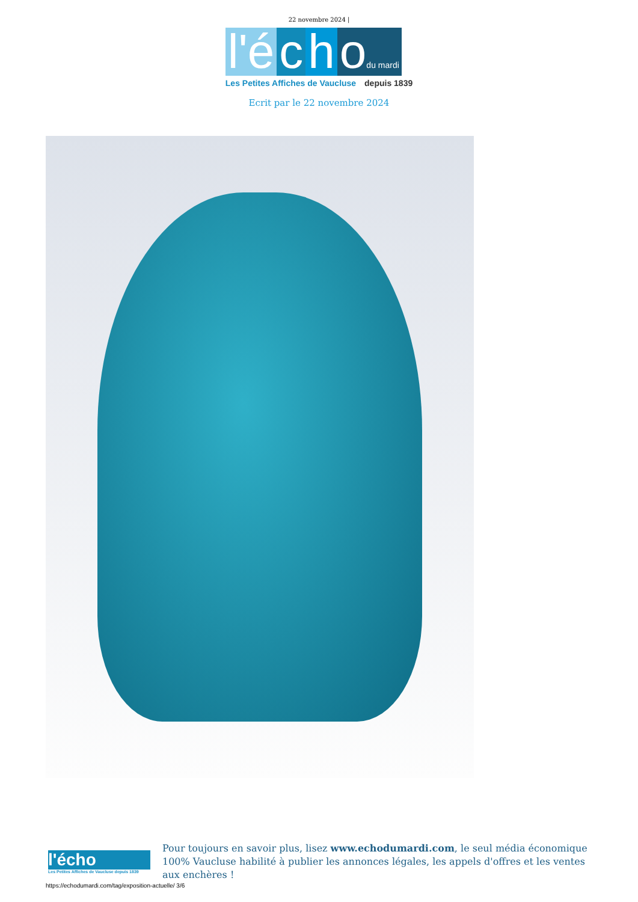22 novembre 2024 |
l'é c h odu mardi
Les Petites Affiches de Vaucluse depuis 1839
Ecrit par le 22 novembre 2024
l'écho
Les Petites Affiches de Vaucluse depuis 1839
Pour toujours en savoir plus, lisez www.echodumardi.com, le seul média économique 100% Vaucluse habilité à publier les annonces légales, les appels d'offres et les ventes aux enchères !
https://echodumardi.com/tag/exposition-actuelle/ 3/6